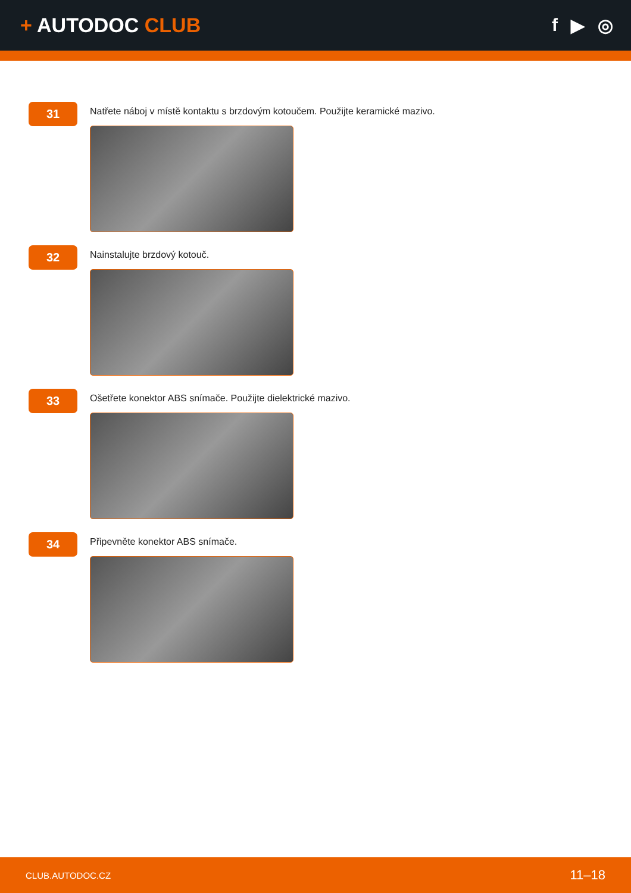+ AUTODOC CLUB f ▶ ◎
31
Natřete náboj v místě kontaktu s brzdovým kotoučem. Použijte keramické mazivo.
32
Nainstalujte brzdový kotouč.
33
Ošetřete konektor ABS snímače. Použijte dielektrické mazivo.
34
Připevněte konektor ABS snímače.
CLUB.AUTODOC.CZ 11–18